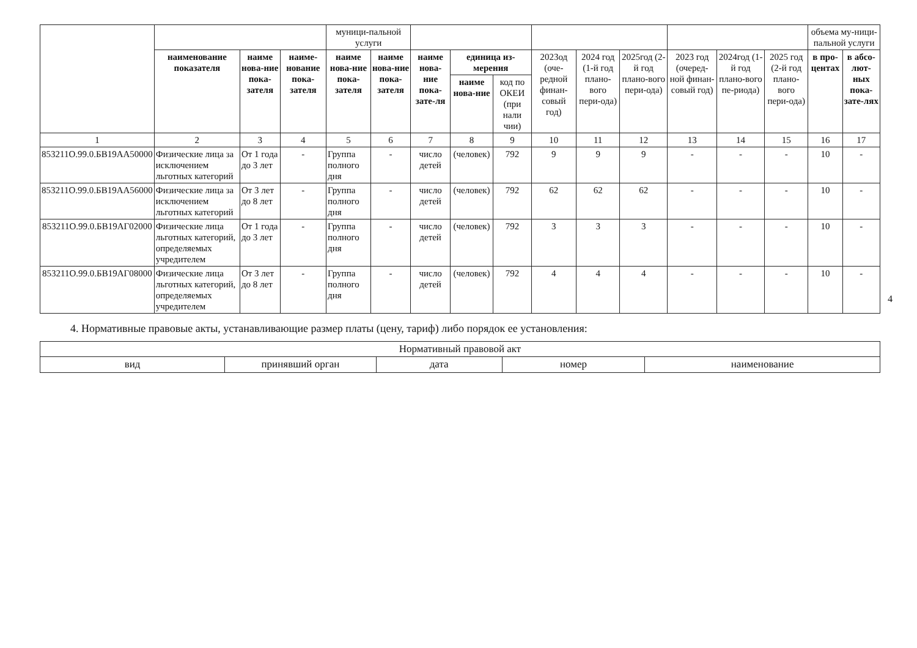| | | | | муници-пальной услуги | | | | | | | | | | | объема му-ници-пальной услуги | |
| --- | --- | --- | --- | --- | --- | --- | --- | --- | --- | --- | --- | --- | --- | --- | --- | --- |
| | наименование показателя | наиме нова-ние пока-зателя | наиме-нование пока-зателя | наиме нова-ние пока-зателя | наиме нова-ние пока-зателя | наиме нова-ние пока-зате-ля | единица из-мерения | | 2023од (оче-редной финан-совый год) | 2024 год (1-й год плано-вого пери-ода) | 2025год (2-й год плано-вого пери-ода) | 2023 год (очеред-ной финан-совый год) | 2024год (1-й год плано-вого пе-риода) | 2025 год (2-й год плано-вого пери-ода) | в про-центах | в абсо-лют-ных пока-зате-лях |
| | | | | | | | наиме нова-ние | код по ОКЕИ (при нали чии) | | | | | | | | |
| 1 | 2 | 3 | 4 | 5 | 6 | 7 | 8 | 9 | 10 | 11 | 12 | 13 | 14 | 15 | 16 | 17 |
| 853211О.99.0.БВ19АА50000 | Физические лица за исключением льготных категорий | От 1 года до 3 лет | - | Группа полного дня | - | число детей | (человек) | 792 | 9 | 9 | 9 | - | - | - | 10 | - |
| 853211О.99.0.БВ19АА56000 | Физические лица за исключением льготных категорий | От 3 лет до 8 лет | - | Группа полного дня | - | число детей | (человек) | 792 | 62 | 62 | 62 | - | - | - | 10 | - |
| 853211О.99.0.БВ19АГ02000 | Физические лица льготных категорий, определяемых учредителем | От 1 года до 3 лет | - | Группа полного дня | - | число детей | (человек) | 792 | 3 | 3 | 3 | - | - | - | 10 | - |
| 853211О.99.0.БВ19АГ08000 | Физические лица льготных категорий, определяемых учредителем | От 3 лет до 8 лет | - | Группа полного дня | - | число детей | (человек) | 792 | 4 | 4 | 4 | - | - | - | 10 | - |
4
4. Нормативные правовые акты, устанавливающие размер платы (цену, тариф) либо порядок ее установления:
| Нормативный правовой акт | | | | |
| вид | принявший орган | дата | номер | наименование |